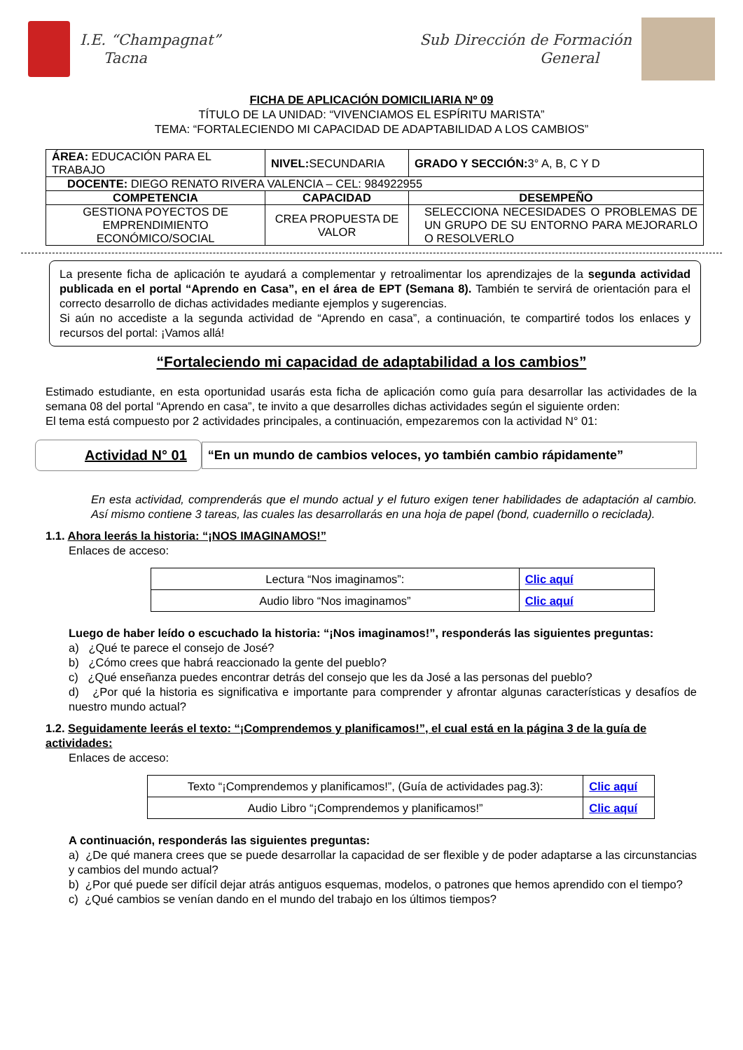I.E. “Champagnat”
Tacna
Sub Dirección de Formación
General
FICHA DE APLICACIÓN DOMICILIARIA Nº 09
TÍTULO DE LA UNIDAD: “VIVENCIAMOS EL ESPÍRITU MARISTA”
TEMA: “FORTALECIENDO MI CAPACIDAD DE ADAPTABILIDAD A LOS CAMBIOS”
| ÁREA: EDUCACIÓN PARA EL TRABAJO | NIVEL: SECUNDARIA | GRADO Y SECCIÓN: 3° A, B, C Y D |
| DOCENTE: DIEGO RENATO RIVERA VALENCIA – CEL: 984922955 | | |
| COMPETENCIA | CAPACIDAD | DESEMPEÑO |
| GESTIONA POYECTOS DE EMPRENDIMIENTO ECONÓMICO/SOCIAL | CREA PROPUESTA DE VALOR | SELECCIONA NECESIDADES O PROBLEMAS DE UN GRUPO DE SU ENTORNO PARA MEJORARLO O RESOLVERLO |
La presente ficha de aplicación te ayudará a complementar y retroalimentar los aprendizajes de la segunda actividad publicada en el portal “Aprendo en Casa”, en el área de EPT (Semana 8). También te servirá de orientación para el correcto desarrollo de dichas actividades mediante ejemplos y sugerencias.
Si aún no accediste a la segunda actividad de “Aprendo en casa”, a continuación, te compartiré todos los enlaces y recursos del portal: ¡Vamos allá!
“Fortaleciendo mi capacidad de adaptabilidad a los cambios”
Estimado estudiante, en esta oportunidad usarás esta ficha de aplicación como guía para desarrollar las actividades de la semana 08 del portal “Aprendo en casa”, te invito a que desarrolles dichas actividades según el siguiente orden:
El tema está compuesto por 2 actividades principales, a continuación, empezaremos con la actividad N° 01:
Actividad N° 01
“En un mundo de cambios veloces, yo también cambio rápidamente”
En esta actividad, comprenderás que el mundo actual y el futuro exigen tener habilidades de adaptación al cambio. Así mismo contiene 3 tareas, las cuales las desarrollarás en una hoja de papel (bond, cuadernillo o reciclada).
1.1. Ahora leerás la historia: “¡NOS IMAGINAMOS!”
Enlaces de acceso:
| Lectura “Nos imaginamos”: | Clic aquí |
| Audio libro “Nos imaginamos” | Clic aquí |
Luego de haber leído o escuchado la historia: “¡Nos imaginamos!”, responderás las siguientes preguntas:
a) ¿Qué te parece el consejo de José?
b) ¿Cómo crees que habrá reaccionado la gente del pueblo?
c) ¿Qué enseñanza puedes encontrar detrás del consejo que les da José a las personas del pueblo?
d) ¿Por qué la historia es significativa e importante para comprender y afrontar algunas características y desafíos de nuestro mundo actual?
1.2. Seguidamente leerás el texto: “¡Comprendemos y planificamos!”, el cual está en la página 3 de la guía de actividades:
Enlaces de acceso:
| Texto “¡Comprendemos y planificamos!”, (Guía de actividades pag.3): | Clic aquí |
| Audio Libro “¡Comprendemos y planificamos!” | Clic aquí |
A continuación, responderás las siguientes preguntas:
a) ¿De qué manera crees que se puede desarrollar la capacidad de ser flexible y de poder adaptarse a las circunstancias y cambios del mundo actual?
b) ¿Por qué puede ser difícil dejar atrás antiguos esquemas, modelos, o patrones que hemos aprendido con el tiempo?
c) ¿Qué cambios se venían dando en el mundo del trabajo en los últimos tiempos?